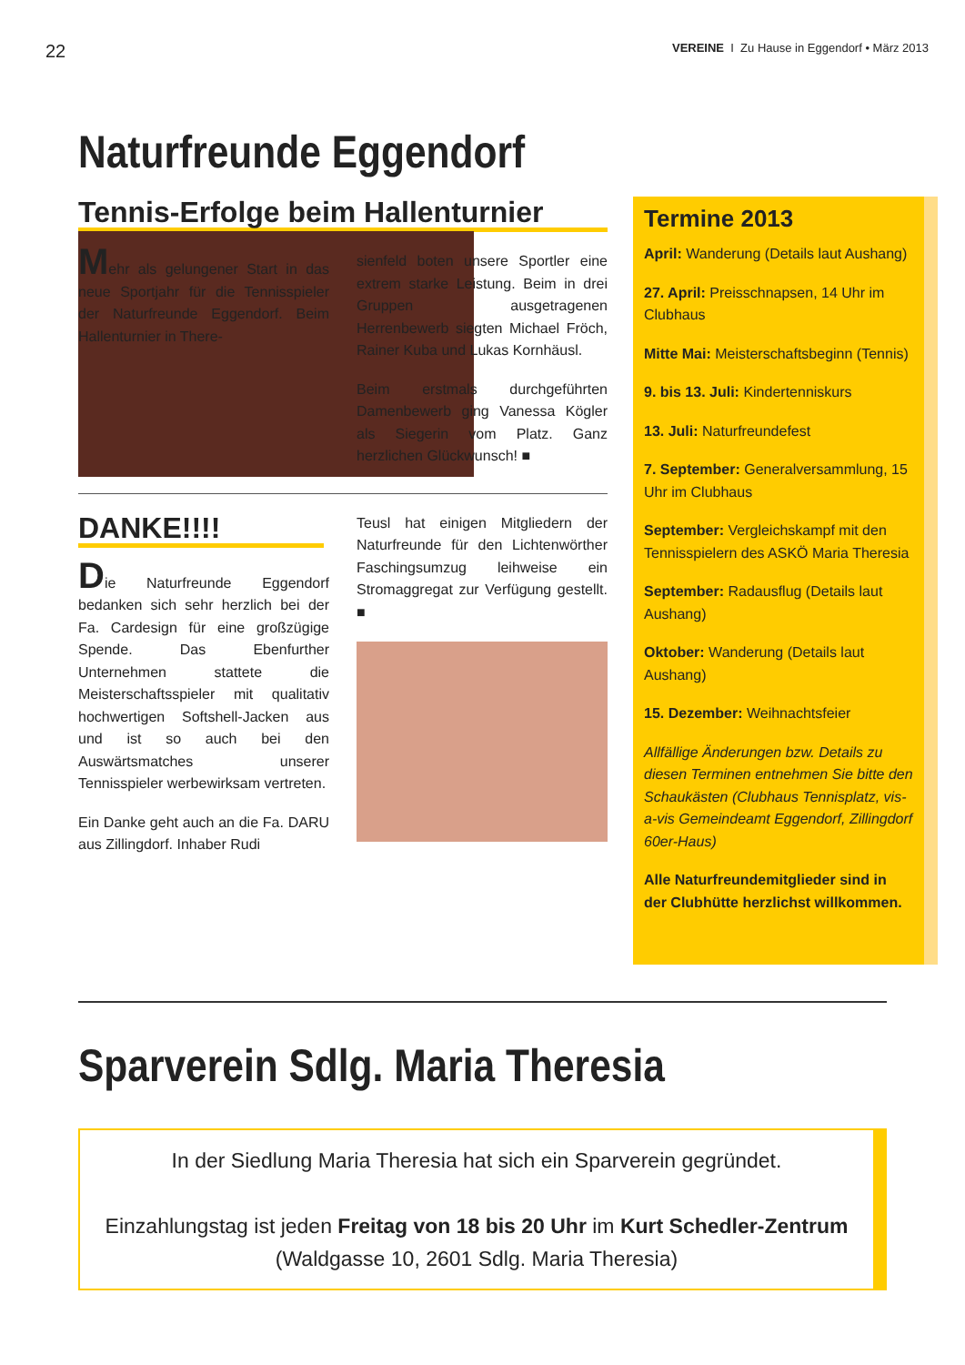22 VEREINE I Zu Hause in Eggendorf • März 2013
Naturfreunde Eggendorf
Tennis-Erfolge beim Hallenturnier
Mehr als gelungener Start in das neue Sportjahr für die Tennisspieler der Naturfreunde Eggendorf. Beim Hallenturnier in There-
sienfeld boten unsere Sportler eine extrem starke Leistung. Beim in drei Gruppen ausgetragenen Herrenbewerb siegten Michael Fröch, Rainer Kuba und Lukas Kornhäusl.
Beim erstmals durchgeführten Damenbewerb ging Vanessa Kögler als Siegerin vom Platz. Ganz herzlichen Glückwunsch! ■
DANKE!!!!
Die Naturfreunde Eggendorf bedanken sich sehr herzlich bei der Fa. Cardesign für eine großzügige Spende. Das Ebenfurther Unternehmen stattete die Meisterschaftsspieler mit qualitativ hochwertigen Softshell-Jacken aus und ist so auch bei den Auswärtsmatches unserer Tennisspieler werbewirksam vertreten.
Ein Danke geht auch an die Fa. DARU aus Zillingdorf. Inhaber Rudi
Teusl hat einigen Mitgliedern der Naturfreunde für den Lichtenwörther Faschingsumzug leihweise ein Stromaggregat zur Verfügung gestellt. ■
Termine 2013
April: Wanderung (Details laut Aushang)
27. April: Preisschnapsen, 14 Uhr im Clubhaus
Mitte Mai: Meisterschaftsbeginn (Tennis)
9. bis 13. Juli: Kindertenniskurs
13. Juli: Naturfreundefest
7. September: Generalversammlung, 15 Uhr im Clubhaus
September: Vergleichskampf mit den Tennisspielern des ASKÖ Maria Theresia
September: Radausflug (Details laut Aushang)
Oktober: Wanderung (Details laut Aushang)
15. Dezember: Weihnachtsfeier
Allfällige Änderungen bzw. Details zu diesen Terminen entnehmen Sie bitte den Schaukästen (Clubhaus Tennisplatz, vis-a-vis Gemeindeamt Eggendorf, Zillingdorf 60er-Haus)
Alle Naturfreundemitglieder sind in der Clubhütte herzlichst willkommen.
Sparverein Sdlg. Maria Theresia
In der Siedlung Maria Theresia hat sich ein Sparverein gegründet.
Einzahlungstag ist jeden Freitag von 18 bis 20 Uhr im Kurt Schedler-Zentrum
(Waldgasse 10, 2601 Sdlg. Maria Theresia)